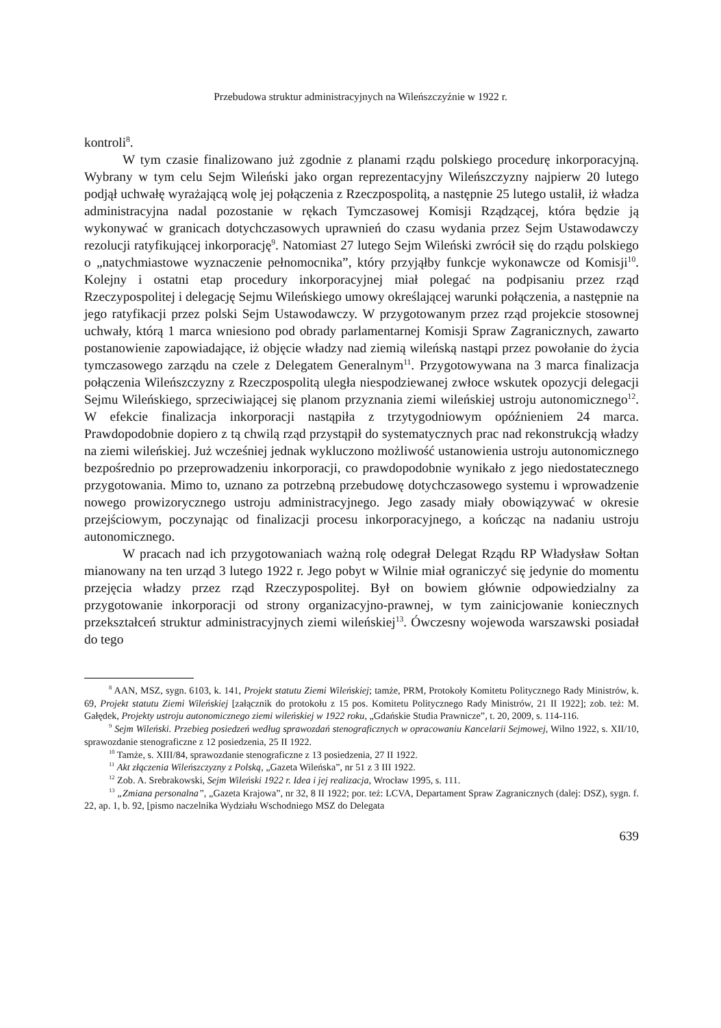Przebudowa struktur administracyjnych na Wileńszczyźnie w 1922 r.
kontroli<sup>8</sup>.
W tym czasie finalizowano już zgodnie z planami rządu polskiego procedurę inkorporacyjną. Wybrany w tym celu Sejm Wileński jako organ reprezentacyjny Wileńszczyzny najpierw 20 lutego podjął uchwałę wyrażającą wolę jej połączenia z Rzeczpospolitą, a następnie 25 lutego ustalił, iż władza administracyjna nadal pozostanie w rękach Tymczasowej Komisji Rządzącej, która będzie ją wykonywać w granicach dotychczasowych uprawnień do czasu wydania przez Sejm Ustawodawczy rezolucji ratyfikującej inkorporację<sup>9</sup>. Natomiast 27 lutego Sejm Wileński zwrócił się do rządu polskiego o „natychmiastowe wyznaczenie pełnomocnika”, który przyjąłby funkcje wykonawcze od Komisji<sup>10</sup>. Kolejny i ostatni etap procedury inkorporacyjnej miał polegać na podpisaniu przez rząd Rzeczypospolitej i delegację Sejmu Wileńskiego umowy określającej warunki połączenia, a następnie na jego ratyfikacji przez polski Sejm Ustawodawczy. W przygotowanym przez rząd projekcie stosownej uchwały, którą 1 marca wniesiono pod obrady parlamentarnej Komisji Spraw Zagranicznych, zawarto postanowienie zapowiadające, iż objęcie władzy nad ziemią wileńską nastąpi przez powołanie do życia tymczasowego zarządu na czele z Delegatem Generalnym<sup>11</sup>. Przygotowywana na 3 marca finalizacja połączenia Wileńszczyzny z Rzeczpospolitą uległa niespodziewanej zwłoce wskutek opozycji delegacji Sejmu Wileńskiego, sprzeciwiającej się planom przyznania ziemi wileńskiej ustroju autonomicznego<sup>12</sup>. W efekcie finalizacja inkorporacji nastąpiła z trzytygodniowym opóźnieniem 24 marca. Prawdopodobnie dopiero z tą chwilą rząd przystąpił do systematycznych prac nad rekonstrukcją władzy na ziemi wileńskiej. Już wcześniej jednak wykluczono możliwość ustanowienia ustroju autonomicznego bezpośrednio po przeprowadzeniu inkorporacji, co prawdopodobnie wynikało z jego niedostatecznego przygotowania. Mimo to, uznano za potrzebną przebudowę dotychczasowego systemu i wprowadzenie nowego prowizorycznego ustroju administracyjnego. Jego zasady miały obowiązywać w okresie przejściowym, poczynając od finalizacji procesu inkorporacyjnego, a kończąc na nadaniu ustroju autonomicznego.
W pracach nad ich przygotowaniach ważną rolę odegrał Delegat Rządu RP Władysław Sołtan mianowany na ten urząd 3 lutego 1922 r. Jego pobyt w Wilnie miał ograniczyć się jedynie do momentu przejęcia władzy przez rząd Rzeczypospolitej. Był on bowiem głównie odpowiedzialny za przygotowanie inkorporacji od strony organizacyjno-prawnej, w tym zainicjowanie koniecznych przekształceń struktur administracyjnych ziemi wileńskiej<sup>13</sup>. Ówczesny wojewoda warszawski posiadał do tego
<sup>8</sup> AAN, MSZ, sygn. 6103, k. 141, Projekt statutu Ziemi Wileńskiej; tamże, PRM, Protokoły Komitetu Politycznego Rady Ministrów, k. 69, Projekt statutu Ziemi Wileńskiej [załącznik do protokołu z 15 pos. Komitetu Politycznego Rady Ministrów, 21 II 1922]; zob. też: M. Gałędek, Projekty ustroju autonomicznego ziemi wileńskiej w 1922 roku, „Gdańskie Studia Prawnicze”, t. 20, 2009, s. 114-116.
<sup>9</sup> Sejm Wileński. Przebieg posiedzeń według sprawozdań stenograficznych w opracowaniu Kancelarii Sejmowej, Wilno 1922, s. XII/10, sprawozdanie stenograficzne z 12 posiedzenia, 25 II 1922.
<sup>10</sup> Tamże, s. XIII/84, sprawozdanie stenograficzne z 13 posiedzenia, 27 II 1922.
<sup>11</sup> Akt złączenia Wileńszczyzny z Polską, „Gazeta Wileńska”, nr 51 z 3 III 1922.
<sup>12</sup> Zob. A. Srebrakowski, Sejm Wileński 1922 r. Idea i jej realizacja, Wrocław 1995, s. 111.
<sup>13</sup> „Zmiana personalna”, „Gazeta Krajowa”, nr 32, 8 II 1922; por. też: LCVA, Departament Spraw Zagranicznych (dalej: DSZ), sygn. f. 22, ap. 1, b. 92, [pismo naczelnika Wydziału Wschodniego MSZ do Delegata
639